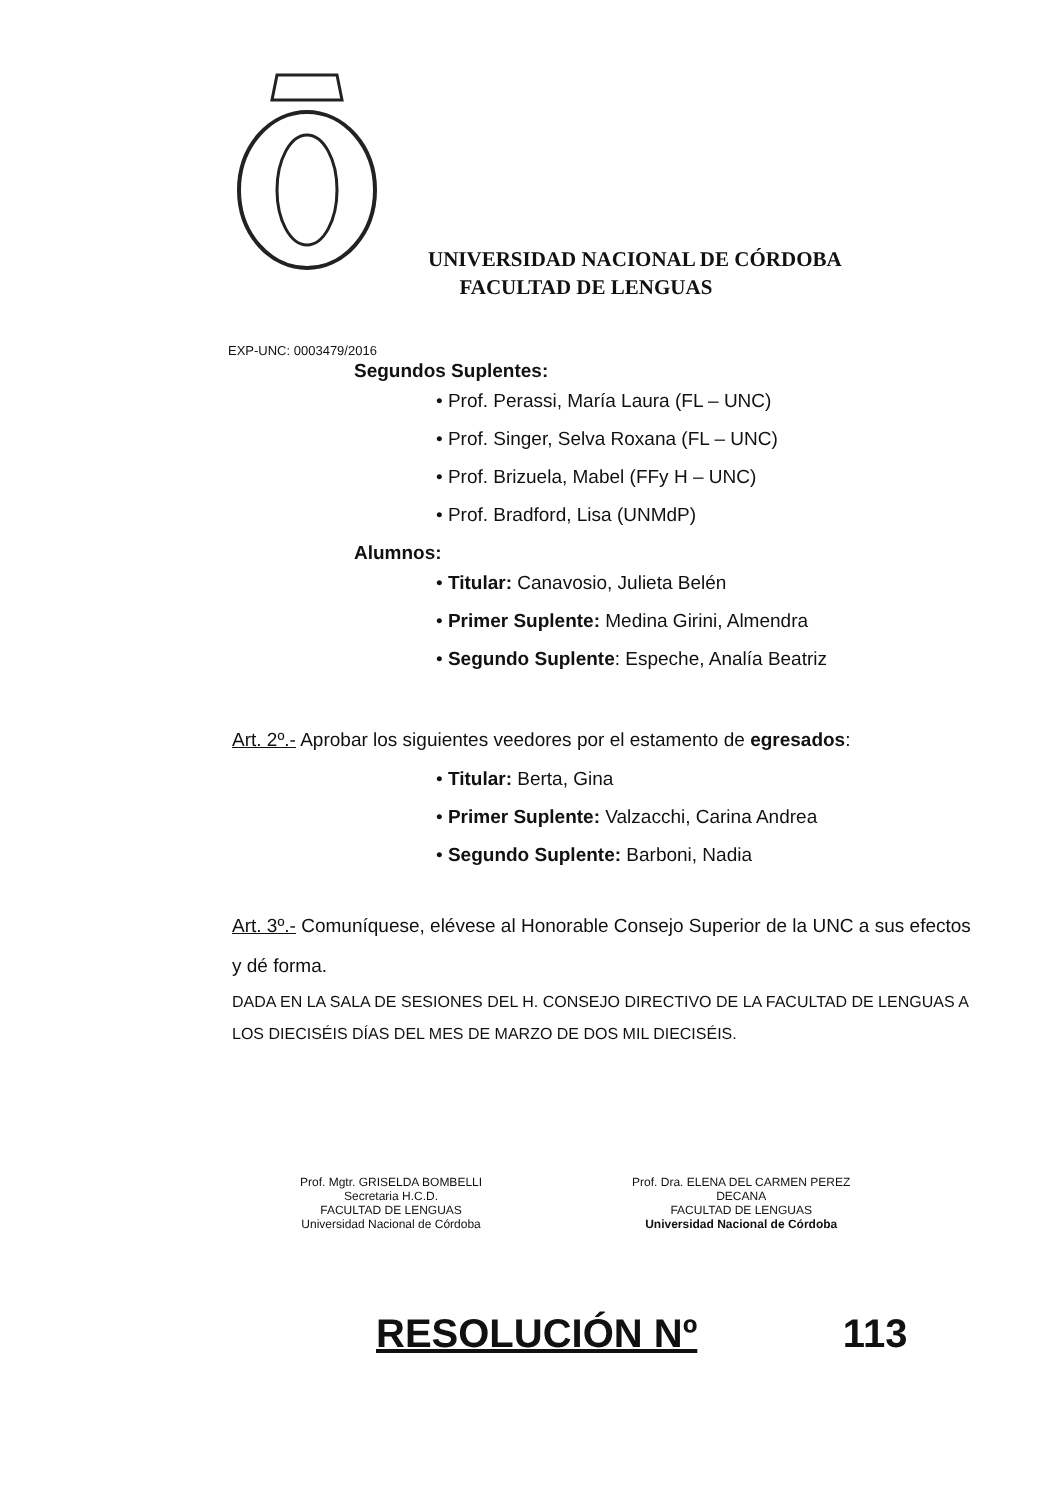UNIVERSIDAD NACIONAL DE CÓRDOBA
FACULTAD DE LENGUAS
EXP-UNC: 0003479/2016
Segundos Suplentes:
• Prof. Perassi, María Laura (FL – UNC)
• Prof. Singer, Selva Roxana (FL – UNC)
• Prof. Brizuela, Mabel (FFy H – UNC)
• Prof. Bradford, Lisa (UNMdP)
Alumnos:
• Titular: Canavosio, Julieta Belén
• Primer Suplente: Medina Girini, Almendra
• Segundo Suplente: Espeche, Analía Beatriz
Art. 2º.- Aprobar los siguientes veedores por el estamento de egresados:
• Titular: Berta, Gina
• Primer Suplente: Valzacchi, Carina Andrea
• Segundo Suplente: Barboni, Nadia
Art. 3º.- Comuníquese, elévese al Honorable Consejo Superior de la UNC a sus efectos y dé forma.
DADA EN LA SALA DE SESIONES DEL H. CONSEJO DIRECTIVO DE LA FACULTAD DE LENGUAS A LOS DIECISÉIS DÍAS DEL MES DE MARZO DE DOS MIL DIECISÉIS.
Prof. Mgtr. GRISELDA BOMBELLI
Secretaria H.C.D.
FACULTAD DE LENGUAS
Universidad Nacional de Córdoba
Prof. Dra. ELENA DEL CARMEN PEREZ
DECANA
FACULTAD DE LENGUAS
Universidad Nacional de Córdoba
RESOLUCIÓN Nº 113